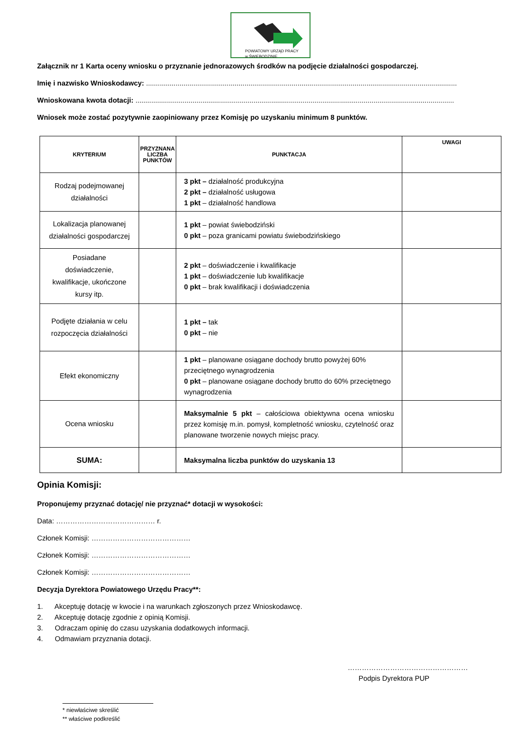POWIATOWY URZĄD PRACY
w ŚWIEBODZINIE
Załącznik nr 1 Karta oceny wniosku o przyznanie jednorazowych środków na podjęcie działalności gospodarczej.
Imię i nazwisko Wnioskodawcy: ..............................................................................................................................................................
Wnioskowana kwota dotacji: ..................................................................................................................................................................
Wniosek może zostać pozytywnie zaopiniowany przez Komisję po uzyskaniu minimum 8 punktów.
| KRYTERIUM | PRZYZNANA LICZBA PUNKTÓW | PUNKTACJA | UWAGI |
| --- | --- | --- | --- |
| Rodzaj podejmowanej działalności | | 3 pkt – działalność produkcyjna 2 pkt – działalność usługowa 1 pkt – działalność handlowa | |
| Lokalizacja planowanej działalności gospodarczej | | 1 pkt – powiat świebodziński 0 pkt – poza granicami powiatu świebodzińskiego | |
| Posiadane doświadczenie, kwalifikacje, ukończone kursy itp. | | 2 pkt – doświadczenie i kwalifikacje 1 pkt – doświadczenie lub kwalifikacje 0 pkt – brak kwalifikacji i doświadczenia | |
| Podjęte działania w celu rozpoczęcia działalności | | 1 pkt – tak 0 pkt – nie | |
| Efekt ekonomiczny | | 1 pkt – planowane osiągane dochody brutto powyżej 60% przeciętnego wynagrodzenia 0 pkt – planowane osiągane dochody brutto do 60% przeciętnego wynagrodzenia | |
| Ocena wniosku | | Maksymalnie 5 pkt – całościowa obiektywna ocena wniosku przez komisję m.in. pomysł, kompletność wniosku, czytelność oraz planowane tworzenie nowych miejsc pracy. | |
| SUMA: | | Maksymalna liczba punktów do uzyskania 13 | |
Opinia Komisji:
Proponujemy przyznać dotację/ nie przyznać* dotacji w wysokości:
Data: …………………………………… r.
Członek Komisji: ……………………………………
Członek Komisji: ……………………………………
Członek Komisji: ……………………………………
Decyzja Dyrektora Powiatowego Urzędu Pracy**:
1. Akceptuję dotację w kwocie i na warunkach zgłoszonych przez Wnioskodawcę.
2. Akceptuję dotację zgodnie z opinią Komisji.
3. Odraczam opinię do czasu uzyskania dodatkowych informacji.
4. Odmawiam przyznania dotacji.
……………………………………………
Podpis Dyrektora PUP
* niewłaściwe skreślić
** właściwe podkreślić